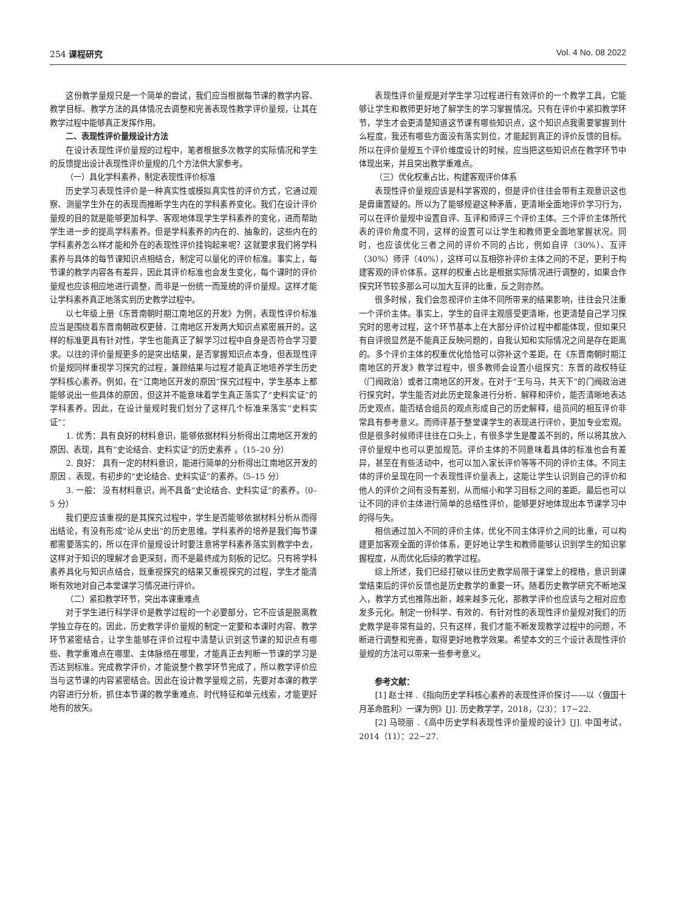254 课程研究 Vol. 4 No. 08 2022
这份教学量规只是一个简单的尝试，我们应当根据每节课的教学内容、教学目标、教学方法的具体情况去调整和完善表现性教学评价量规，让其在教学过程中能够真正发挥作用。
二、表现性评价量规设计方法
在设计表现性评价量规的过程中，笔者根据多次教学的实际情况和学生的反馈提出设计表现性评价量规的几个方法供大家参考。
（一）具化学科素养，制定表现性评价标准
历史学习表现性评价是一种真实性或模拟真实性的评价方式，它通过观察、测量学生外在的表现而推断学生内在的学科素养变化。我们在设计评价量规的目的就是能够更加科学、客观地体现学生学科素养的变化，进而帮助学生进一步的提高学科素养。但是学科素养的内在的、抽象的，这些内在的学科素养怎么样才能和外在的表现性评价挂钩起来呢？这就要求我们将学科素养与具体的每节课知识点相结合，制定可以量化的评价标准。事实上，每节课的教学内容各有差异，因此其评价标准也会发生变化，每个课时的评价量规也应该相应地进行调整，而非是一份统一而笼统的评价量规。这样才能让学科素养真正地落实到历史教学过程中。
以七年级上册《东晋南朝时期江南地区的开发》为例，表现性评价标准应当是围绕着东晋南朝政权更替、江南地区开发两大知识点紧密展开的。这样的标准更具有针对性，学生也能真正了解学习过程中自身是否符合学习要求。以往的评价量规更多的是突出结果，是否掌握知识点本身，但表现性评价量规同样重视学习探究的过程，兼顾结果与过程才能真正地培养学生历史学科核心素养。例如，在“江南地区开发的原因”探究过程中，学生基本上都能够说出一些具体的原因，但这并不能意味着学生真正落实了“史料实证”的学科素养。因此，在设计量规时我们划分了这样几个标准来落实“史料实证”：
1. 优秀：具有良好的材料意识，能够依据材料分析得出江南地区开发的原因、表现，具有“史论结合、史料实证”的历史素养 。（15–20 分）
2. 良好： 具有一定的材料意识，能进行简单的分析得出江南地区开发的原因 、表现，有初步的“史论结合、史料实证”的素养。（5–15 分）
3. 一般： 没有材料意识，尚不具备“史论结合、史料实证”的素养。（0–5 分）
我们更应该重视的是其探究过程中，学生是否能够依据材料分析从而得出结论，有没有形成“论从史出”的历史思维。学科素养的培养是我们每节课都需要落实的，所以在评价量规设计时要注意将学科素养落实到教学中去，这样对于知识的理解才会更深刻，而不是最终成为刻板的记忆。只有将学科素养具化与知识点结合，既重视探究的结果又重视探究的过程，学生才能清晰有效地对自己本堂课学习情况进行评价。
（二）紧扣教学环节，突出本课重难点
对于学生进行科学评价是教学过程的一个必要部分，它不应该是脱离教学独立存在的。因此，历史教学评价量规的制定一定要和本课时内容、教学环节紧密结合，让学生能够在评价过程中清楚认识到这节课的知识点有哪些、教学重难点在哪里、主体脉络在哪里，才能真正去判断一节课的学习是否达到标准。完成教学评价，才能说整个教学环节完成了，所以教学评价应当与这节课的内容紧密结合。因此在设计教学量规之前，先要对本课的教学内容进行分析，抓住本节课的教学重难点、时代特征和单元线索，才能更好地有的放矢。
表现性评价量规是对学生学习过程进行有效评价的一个教学工具，它能够让学生和教师更好地了解学生的学习掌握情况。只有在评价中紧扣教学环节，学生才会更清楚知道这节课有哪些知识点，这个知识点我需要掌握到什么程度，我还有哪些方面没有落实到位，才能起到真正的评价反馈的目标。所以在评价量规五个评价维度设计的时候，应当把这些知识点在教学环节中体现出来，并且突出教学重难点。
（三）优化权重占比，构建客观评价体系
表现性评价量规应该是科学客观的，但是评价往往会带有主观意识这也是毋庸置疑的。所以为了能够规避这种矛盾，更清晰全面地评价学习行为，可以在评价量规中设置自评、互评和师评三个评价主体。三个评价主体所代表的评价角度不同，这样的设置可以让学生和教师更全面地掌握状况。同时，也应该优化三者之间的评价不同的占比，例如自评（30%）、互评（30%）师评（40%），这样可以互相弥补评价主体之间的不足，更利于构建客观的评价体系。这样的权重占比是根据实际情况进行调整的，如果合作探究环节较多那么可以加大互评的比重，反之则亦然。
很多时候，我们会忽视评价主体不同所带来的结果影响，往往会只注重一个评价主体。事实上，学生的自评主观感受更清晰，也更清楚自己学习探究时的思考过程，这个环节基本上在大部分评价过程中都能体现，但如果只有自评很显然是不能真正反映问题的，自我认知和实际情况之间是存在距离的。多个评价主体的权重优化恰恰可以弥补这个差距。在《东晋南朝时期江南地区的开发》教学过程中，很多教师会设置小组探究：东晋的政权特征（门阀政治）或者江南地区的开发。在对于“王与马，共天下”的门阀政治进行探究时，学生能否对此历史现象进行分析、解释和评价，能否清晰地表达历史观点，能否结合组员的观点形成自己的历史解释，组员间的相互评价非常具有参考意义。而师评基于整堂课学生的表现进行评价，更加专业宏观。但是很多时候师评往往在口头上，有很多学生是覆盖不到的，所以将其放入评价量规中也可以更加规范。评价主体的不同意味着具体的标准也会有差异，甚至在有些活动中，也可以加入家长评价等等不同的评价主体。不同主体的评价呈现在同一个表现性评价量表上，这能让学生认识到自己的评价和他人的评价之间有没有差别，从而缩小和学习目标之间的差距。最后也可以让不同的评价主体进行简单的总结性评价，能够更好地体现出本节课学习中的得与失。
相信通过加入不同的评价主体，优化不同主体评价之间的比重，可以构建更加客观全面的评价体系，更好地让学生和教师能够认识到学生的知识掌握程度，从而优化后续的教学过程。
综上所述，我们已经打破以往历史教学局限于课堂上的桎梏，意识到课堂结束后的评价反馈也是历史教学的重要一环。随着历史教学研究不断地深入，教学方式也推陈出新，越来越多元化，那教学评价也应该与之相对应愈发多元化。制定一份科学、有效的、有针对性的表现性评价量规对我们的历史教学是非常有益的，只有这样，我们才能不断发现教学过程中的问题，不断进行调整和完善，取得更好地教学效果。希望本文的三个设计表现性评价量规的方法可以带来一些参考意义。
参考文献：
[1] 赵士祥 .《指向历史学科核心素养的表现性评价探讨——以〈俄国十月革命胜利〉一课为例》[J]. 历史教学学，2018，（23）：17−22.
[2] 马晓丽 .《高中历史学科表现性评价量规的设计》[J]. 中国考试，2014（11）：22−27.